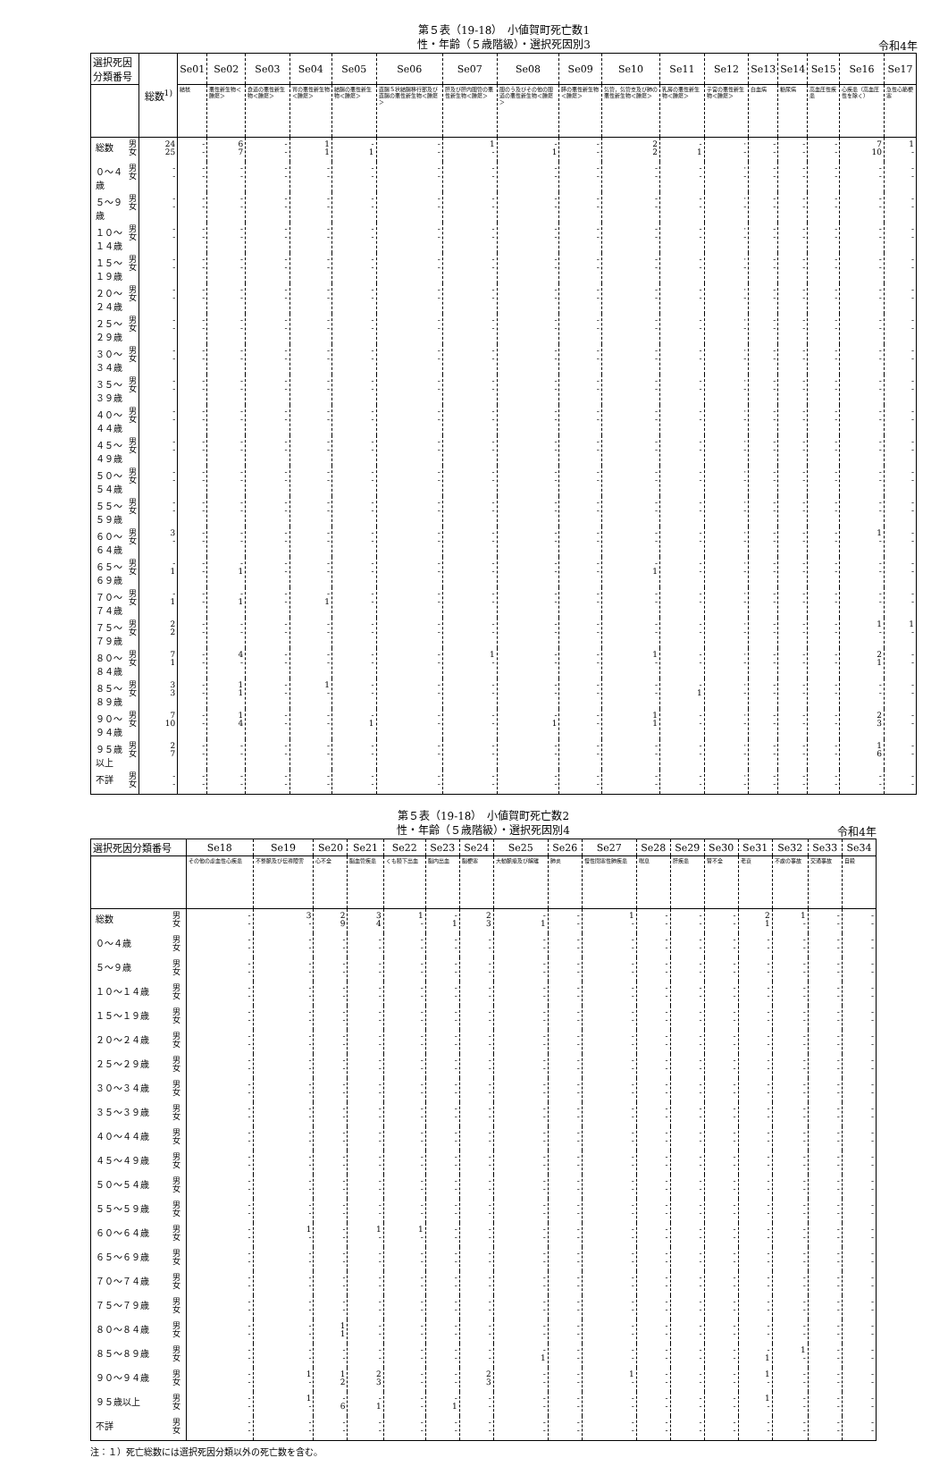第５表（19-18）　小値賀町死亡数1
性・年齢（５歳階級）・選択死因別3
令和4年
| 選択死因分類番号 | | 総数<sup>1)</sup> | Se01 | Se02 | Se03 | Se04 | Se05 | Se06 | Se07 | Se08 | Se09 | Se10 | Se11 | Se12 | Se13 | Se14 | Se15 | Se16 | Se17 |
| --- | --- | --- | --- | --- | --- | --- | --- | --- | --- | --- | --- | --- | --- | --- | --- | --- | --- | --- | --- |
| | | | 結核 | 悪性新生物＜腫瘍＞ | 食道の悪性新生物＜腫瘍＞ | 胃の悪性新生物＜腫瘍＞ | 結腸の悪性新生物＜腫瘍＞ | 直腸Ｓ状結腸移行部及び直腸の悪性新生物＜腫瘍＞ | 肝及び肝内胆管の悪性新生物＜腫瘍＞ | 胆のう及びその他の胆道の悪性新生物＜腫瘍＞ | 膵の悪性新生物＜腫瘍＞ | 気管，気管支及び肺の悪性新生物＜腫瘍＞ | 乳房の悪性新生物＜腫瘍＞ | 子宮の悪性新生物＜腫瘍＞ | 白血病 | 糖尿病 | 高血圧性疾患 | 心疾患（高血圧性を除く） | 急性心筋梗塞 |
| 総数 | 男 女 | 24 25 | - - | 6 7 | - - | 1 1 | - 1 | - - | 1 - | - 1 | - - | 2 2 | - 1 | · - | - - | - - | - - | 7 10 | 1 - |
| ０～４歳 | 男 女 | - - | - - | - - | - - | - - | - - | - - | - - | - - | - - | - - | - - | · - | - - | - - | - - | - - | - - |
| ５～９歳 | 男 女 | - - | - - | - - | - - | - - | - - | - - | - - | - - | - - | - - | - - | · - | - - | - - | - - | - - | - - |
| １０～１４歳 | 男 女 | - - | - - | - - | - - | - - | - - | - - | - - | - - | - - | - - | - - | · - | - - | - - | - - | - - | - - |
| １５～１９歳 | 男 女 | - - | - - | - - | - - | - - | - - | - - | - - | - - | - - | - - | - - | · - | - - | - - | - - | - - | - - |
| ２０～２４歳 | 男 女 | - - | - - | - - | - - | - - | - - | - - | - - | - - | - - | - - | - - | · - | - - | - - | - - | - - | - - |
| ２５～２９歳 | 男 女 | - - | - - | - - | - - | - - | - - | - - | - - | - - | - - | - - | - - | · - | - - | - - | - - | - - | - - |
| ３０～３４歳 | 男 女 | - - | - - | - - | - - | - - | - - | - - | - - | - - | - - | - - | - - | · - | - - | - - | - - | - - | - - |
| ３５～３９歳 | 男 女 | - - | - - | - - | - - | - - | - - | - - | - - | - - | - - | - - | - - | · - | - - | - - | - - | - - | - - |
| ４０～４４歳 | 男 女 | - - | - - | - - | - - | - - | - - | - - | - - | - - | - - | - - | - - | · - | - - | - - | - - | - - | - - |
| ４５～４９歳 | 男 女 | - - | - - | - - | - - | - - | - - | - - | - - | - - | - - | - - | - - | · - | - - | - - | - - | - - | - - |
| ５０～５４歳 | 男 女 | - - | - - | - - | - - | - - | - - | - - | - - | - - | - - | - - | - - | · - | - - | - - | - - | - - | - - |
| ５５～５９歳 | 男 女 | - - | - - | - - | - - | - - | - - | - - | - - | - - | - - | - - | - - | · - | - - | - - | - - | - - | - - |
| ６０～６４歳 | 男 女 | 3 - | - - | - - | - - | - - | - - | - - | - - | - - | - - | - - | - - | · - | - - | - - | - - | 1 - | - - |
| ６５～６９歳 | 男 女 | - 1 | - - | - 1 | - - | - - | - - | - - | - - | - - | - - | - 1 | - - | · - | - - | - - | - - | - - | - - |
| ７０～７４歳 | 男 女 | - 1 | - - | - 1 | - - | - 1 | - - | - - | - - | - - | - - | - - | - - | · - | - - | - - | - - | - - | - - |
| ７５～７９歳 | 男 女 | 2 2 | - - | - - | - - | - - | - - | - - | - - | - - | - - | - - | - - | · - | - - | - - | - - | 1 - | 1 - |
| ８０～８４歳 | 男 女 | 7 1 | - - | 4 - | - - | - - | - - | - - | 1 - | - - | - - | 1 - | - - | · - | - - | - - | - - | 2 1 | - - |
| ８５～８９歳 | 男 女 | 3 3 | - - | 1 1 | - - | 1 - | - - | - - | - - | - - | - - | - - | - 1 | · - | - - | - - | - - | - - | - - |
| ９０～９４歳 | 男 女 | 7 10 | - - | 1 4 | - - | - - | - 1 | - - | - - | - 1 | - - | 1 1 | - - | · - | - - | - - | - - | 2 3 | - - |
| ９５歳以上 | 男 女 | 2 7 | - - | - - | - - | - - | - - | - - | - - | - - | - - | - - | - - | · - | - - | - - | - - | 1 6 | - - |
| 不詳 | 男 女 | - - | - - | - - | - - | - - | - - | - - | - - | - - | - - | - - | - - | · - | - - | - - | - - | - - | - - |
第５表（19-18）　小値賀町死亡数2
性・年齢（５歳階級）・選択死因別4
令和4年
| 選択死因分類番号 | | Se18 | Se19 | Se20 | Se21 | Se22 | Se23 | Se24 | Se25 | Se26 | Se27 | Se28 | Se29 | Se30 | Se31 | Se32 | Se33 | Se34 |
| --- | --- | --- | --- | --- | --- | --- | --- | --- | --- | --- | --- | --- | --- | --- | --- | --- | --- | --- |
| | | その他の虚血性心疾患 | 不整脈及び伝導障害 | 心不全 | 脳血管疾患 | くも膜下出血 | 脳内出血 | 脳梗塞 | 大動脈瘤及び解離 | 肺炎 | 慢性閉塞性肺疾患 | 喘息 | 肝疾患 | 腎不全 | 老衰 | 不慮の事故 | 交通事故 | 自殺 |
| 総数 | 男 女 | - - | 3 - | 2 9 | 3 4 | 1 - | - 1 | 2 3 | - 1 | - - | 1 - | - - | - - | - - | 2 1 | 1 - | - - | - - |
| ０～４歳 | 男 女 | - - | - - | - - | - - | - - | - - | - - | - - | - - | - - | - - | - - | - - | - - | - - | - - | - - |
| ５～９歳 | 男 女 | - - | - - | - - | - - | - - | - - | - - | - - | - - | - - | - - | - - | - - | - - | - - | - - | - - |
| １０～１４歳 | 男 女 | - - | - - | - - | - - | - - | - - | - - | - - | - - | - - | - - | - - | - - | - - | - - | - - | - - |
| １５～１９歳 | 男 女 | - - | - - | - - | - - | - - | - - | - - | - - | - - | - - | - - | - - | - - | - - | - - | - - | - - |
| ２０～２４歳 | 男 女 | - - | - - | - - | - - | - - | - - | - - | - - | - - | - - | - - | - - | - - | - - | - - | - - | - - |
| ２５～２９歳 | 男 女 | - - | - - | - - | - - | - - | - - | - - | - - | - - | - - | - - | - - | - - | - - | - - | - - | - - |
| ３０～３４歳 | 男 女 | - - | - - | - - | - - | - - | - - | - - | - - | - - | - - | - - | - - | - - | - - | - - | - - | - - |
| ３５～３９歳 | 男 女 | - - | - - | - - | - - | - - | - - | - - | - - | - - | - - | - - | - - | - - | - - | - - | - - | - - |
| ４０～４４歳 | 男 女 | - - | - - | - - | - - | - - | - - | - - | - - | - - | - - | - - | - - | - - | - - | - - | - - | - - |
| ４５～４９歳 | 男 女 | - - | - - | - - | - - | - - | - - | - - | - - | - - | - - | - - | - - | - - | - - | - - | - - | - - |
| ５０～５４歳 | 男 女 | - - | - - | - - | - - | - - | - - | - - | - - | - - | - - | - - | - - | - - | - - | - - | - - | - - |
| ５５～５９歳 | 男 女 | - - | - - | - - | - - | - - | - - | - - | - - | - - | - - | - - | - - | - - | - - | - - | - - | - - |
| ６０～６４歳 | 男 女 | - - | 1 - | - - | 1 - | 1 - | - - | - - | - - | - - | - - | - - | - - | - - | - - | - - | - - | - - |
| ６５～６９歳 | 男 女 | - - | - - | - - | - - | - - | - - | - - | - - | - - | - - | - - | - - | - - | - - | - - | - - | - - |
| ７０～７４歳 | 男 女 | - - | - - | - - | - - | - - | - - | - - | - - | - - | - - | - - | - - | - - | - - | - - | - - | - - |
| ７５～７９歳 | 男 女 | - - | - - | - - | - - | - - | - - | - - | - - | - - | - - | - - | - - | - - | - - | - - | - - | - - |
| ８０～８４歳 | 男 女 | - - | - - | 1 1 | - - | - - | - - | - - | - - | - - | - - | - - | - - | - - | - - | - - | - - | - - |
| ８５～８９歳 | 男 女 | - - | - - | - - | - - | - - | - - | - - | - 1 | - - | - - | - - | - - | - - | - 1 | 1 - | - - | - - |
| ９０～９４歳 | 男 女 | - - | 1 - | 1 2 | 2 3 | - - | - - | 2 3 | - - | - - | 1 - | - - | - - | - - | 1 - | - - | - - | - - |
| ９５歳以上 | 男 女 | - - | 1 - | - 6 | - 1 | - - | - 1 | - - | - - | - - | - - | - - | - - | - - | 1 - | - - | - - | - - |
| 不詳 | 男 女 | - - | - - | - - | - - | - - | - - | - - | - - | - - | - - | - - | - - | - - | - - | - - | - - | - - |
注：１）死亡総数には選択死因分類以外の死亡数を含む。